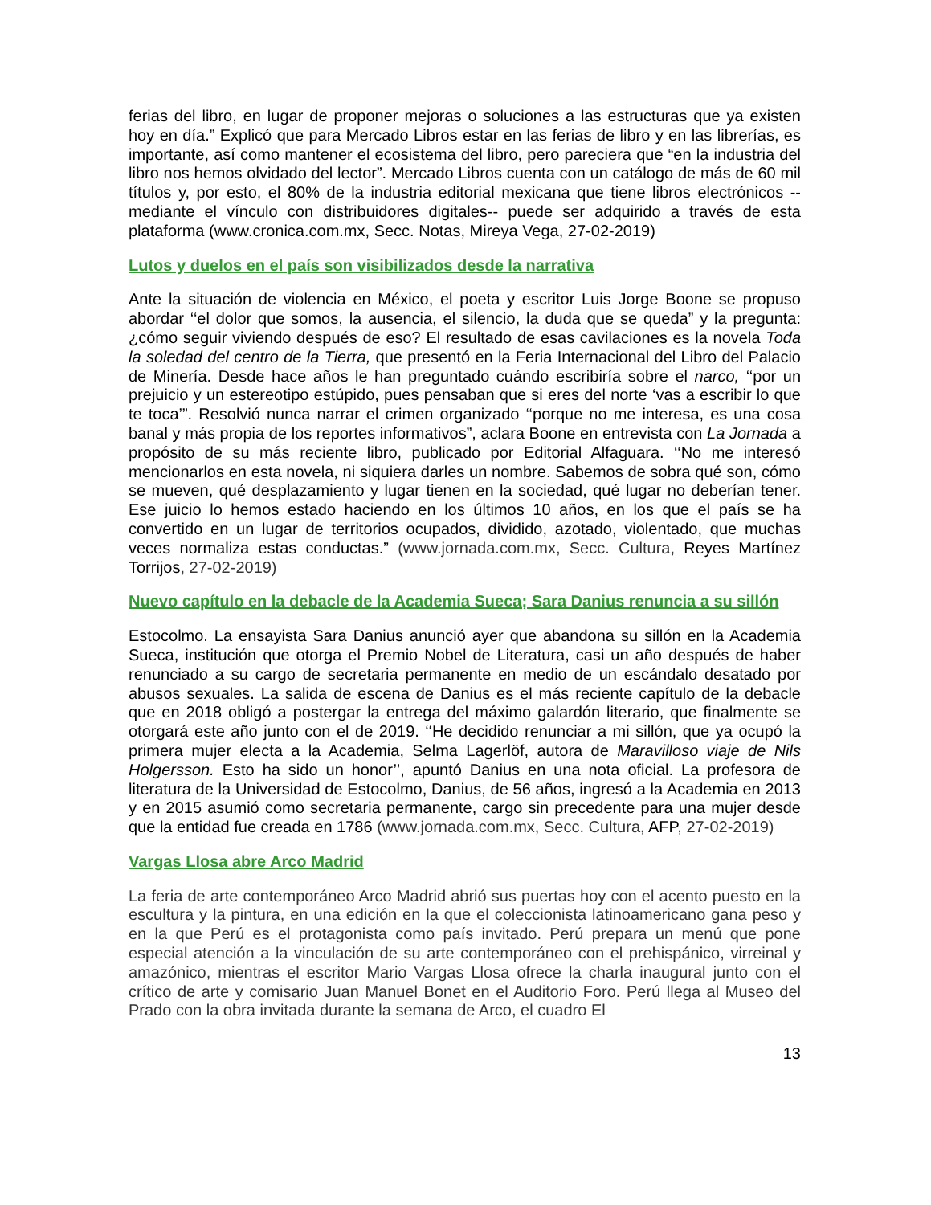ferias del libro, en lugar de proponer mejoras o soluciones a las estructuras que ya existen hoy en día.” Explicó que para Mercado Libros estar en las ferias de libro y en las librerías, es importante, así como mantener el ecosistema del libro, pero pareciera que “en la industria del libro nos hemos olvidado del lector”. Mercado Libros cuenta con un catálogo de más de 60 mil títulos y, por esto, el 80% de la industria editorial mexicana que tiene libros electrónicos --mediante el vínculo con distribuidores digitales-- puede ser adquirido a través de esta plataforma (www.cronica.com.mx, Secc. Notas, Mireya Vega, 27-02-2019)
Lutos y duelos en el país son visibilizados desde la narrativa
Ante la situación de violencia en México, el poeta y escritor Luis Jorge Boone se propuso abordar ‘‘el dolor que somos, la ausencia, el silencio, la duda que se queda” y la pregunta: ¿cómo seguir viviendo después de eso? El resultado de esas cavilaciones es la novela Toda la soledad del centro de la Tierra, que presentó en la Feria Internacional del Libro del Palacio de Minería. Desde hace años le han preguntado cuándo escribiría sobre el narco, ‘‘por un prejuicio y un estereotipo estúpido, pues pensaban que si eres del norte ‘vas a escribir lo que te toca’”. Resolvió nunca narrar el crimen organizado ‘‘porque no me interesa, es una cosa banal y más propia de los reportes informativos”, aclara Boone en entrevista con La Jornada a propósito de su más reciente libro, publicado por Editorial Alfaguara. ‘‘No me interesó mencionarlos en esta novela, ni siquiera darles un nombre. Sabemos de sobra qué son, cómo se mueven, qué desplazamiento y lugar tienen en la sociedad, qué lugar no deberían tener. Ese juicio lo hemos estado haciendo en los últimos 10 años, en los que el país se ha convertido en un lugar de territorios ocupados, dividido, azotado, violentado, que muchas veces normaliza estas conductas.” (www.jornada.com.mx, Secc. Cultura, Reyes Martínez Torrijos, 27-02-2019)
Nuevo capítulo en la debacle de la Academia Sueca; Sara Danius renuncia a su sillón
Estocolmo. La ensayista Sara Danius anunció ayer que abandona su sillón en la Academia Sueca, institución que otorga el Premio Nobel de Literatura, casi un año después de haber renunciado a su cargo de secretaria permanente en medio de un escándalo desatado por abusos sexuales. La salida de escena de Danius es el más reciente capítulo de la debacle que en 2018 obligó a postergar la entrega del máximo galardón literario, que finalmente se otorgará este año junto con el de 2019. ‘‘He decidido renunciar a mi sillón, que ya ocupó la primera mujer electa a la Academia, Selma Lagerlöf, autora de Maravilloso viaje de Nils Holgersson. Esto ha sido un honor’’, apuntó Danius en una nota oficial. La profesora de literatura de la Universidad de Estocolmo, Danius, de 56 años, ingresó a la Academia en 2013 y en 2015 asumió como secretaria permanente, cargo sin precedente para una mujer desde que la entidad fue creada en 1786 (www.jornada.com.mx, Secc. Cultura, AFP, 27-02-2019)
Vargas Llosa abre Arco Madrid
La feria de arte contemporáneo Arco Madrid abrió sus puertas hoy con el acento puesto en la escultura y la pintura, en una edición en la que el coleccionista latinoamericano gana peso y en la que Perú es el protagonista como país invitado. Perú prepara un menú que pone especial atención a la vinculación de su arte contemporáneo con el prehispánico, virreinal y amazónico, mientras el escritor Mario Vargas Llosa ofrece la charla inaugural junto con el crítico de arte y comisario Juan Manuel Bonet en el Auditorio Foro. Perú llega al Museo del Prado con la obra invitada durante la semana de Arco, el cuadro El
13